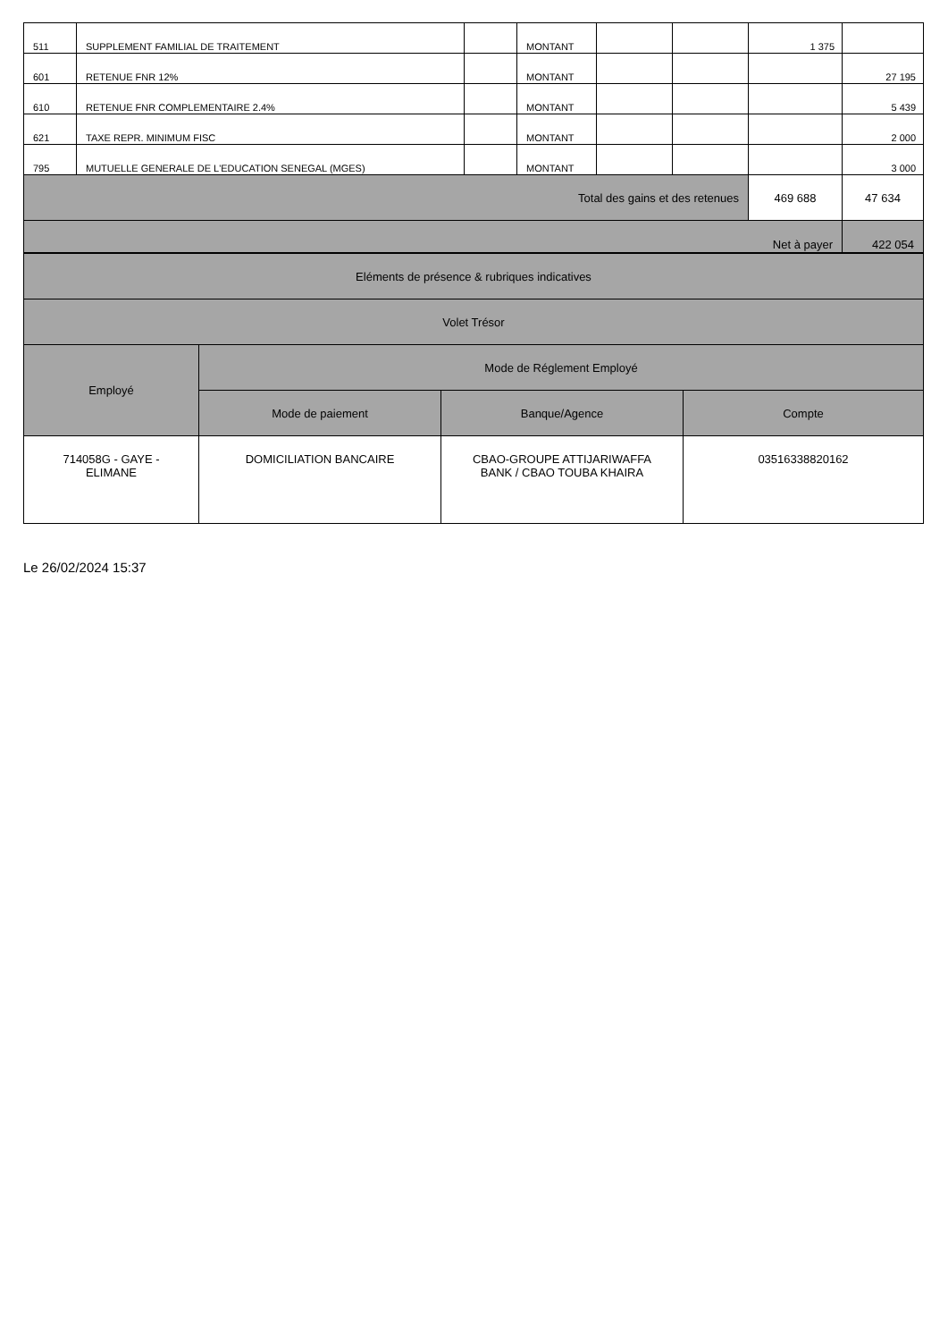| 511 | SUPPLEMENT FAMILIAL DE TRAITEMENT | | MONTANT | | | 1 375 | |
| 601 | RETENUE FNR 12% | | MONTANT | | | | 27 195 |
| 610 | RETENUE FNR COMPLEMENTAIRE 2.4% | | MONTANT | | | | 5 439 |
| 621 | TAXE REPR. MINIMUM FISC | | MONTANT | | | | 2 000 |
| 795 | MUTUELLE GENERALE DE L'EDUCATION SENEGAL (MGES) | | MONTANT | | | | 3 000 |
| Total des gains et des retenues | | | | | | 469 688 | 47 634 |
| Net à payer | | | | | | | 422 054 |
| Eléments de présence & rubriques indicatives | | | |
| Volet Trésor | | | |
| Employé | Mode de Réglement Employé | | |
| | Mode de paiement | Banque/Agence | Compte |
| 714058G - GAYE - ELIMANE | DOMICILIATION BANCAIRE | CBAO-GROUPE ATTIJARIWAFFA BANK / CBAO TOUBA KHAIRA | 03516338820162 |
Le 26/02/2024 15:37